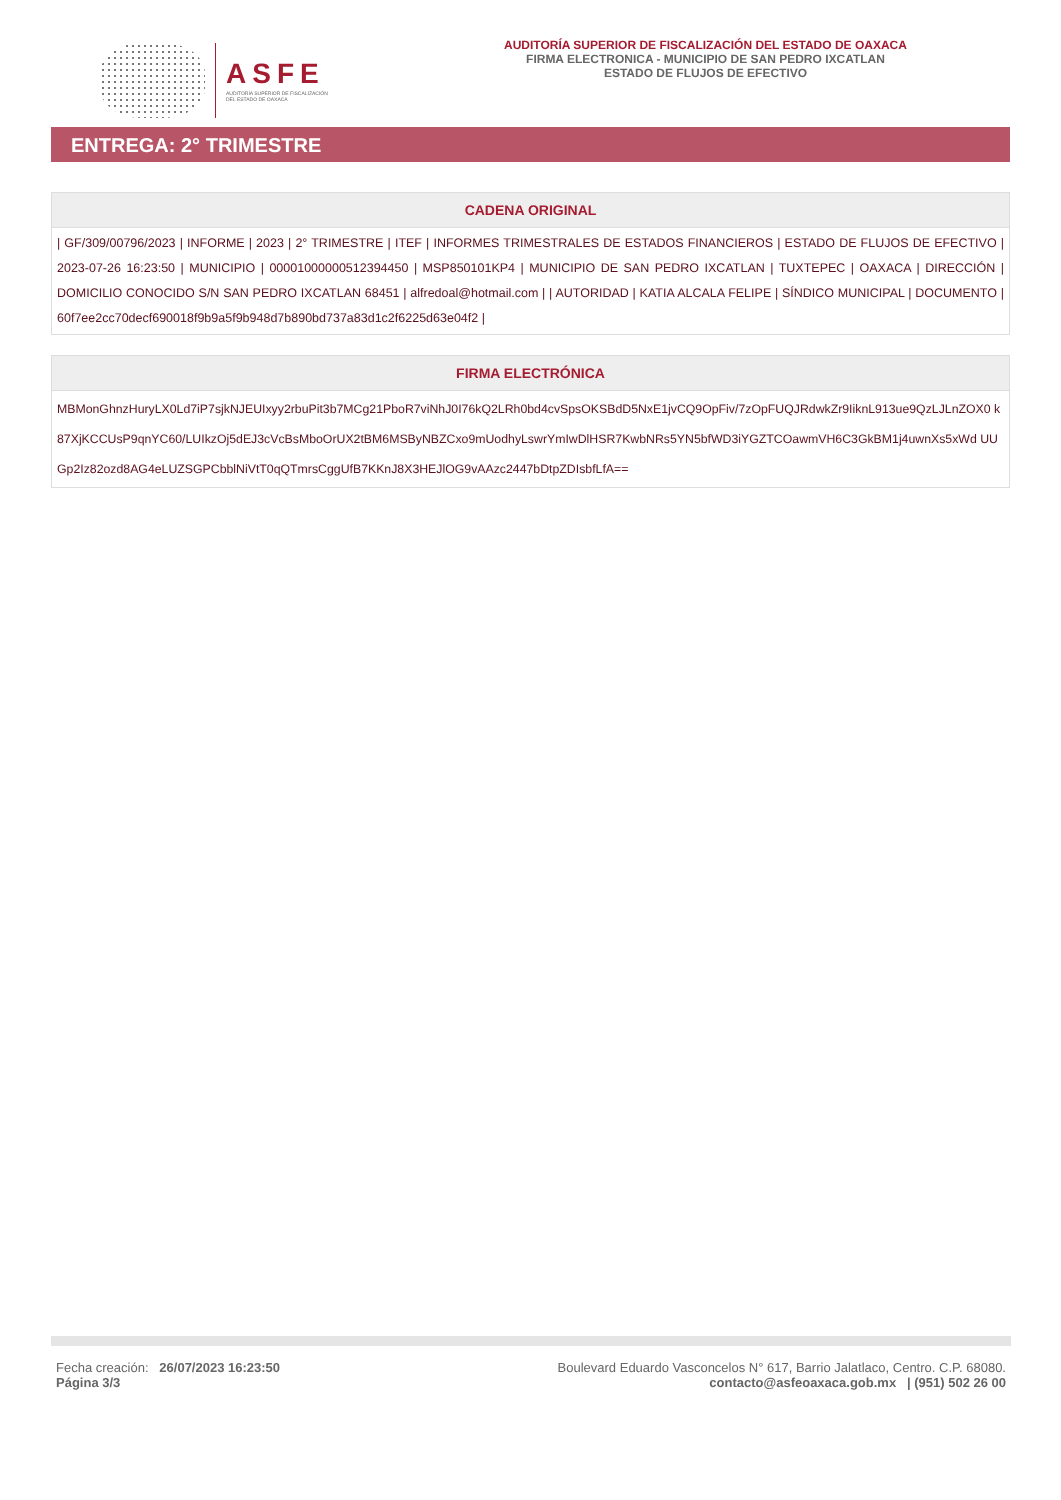ASFE
AUDITORÍA SUPERIOR DE FISCALIZACIÓN
DEL ESTADO DE OAXACA
AUDITORÍA SUPERIOR DE FISCALIZACIÓN DEL ESTADO DE OAXACA
FIRMA ELECTRONICA - MUNICIPIO DE SAN PEDRO IXCATLAN
ESTADO DE FLUJOS DE EFECTIVO
ENTREGA: 2° TRIMESTRE
CADENA ORIGINAL
| GF/309/00796/2023 | INFORME | 2023 | 2° TRIMESTRE | ITEF | INFORMES TRIMESTRALES DE ESTADOS FINANCIEROS | ESTADO DE FLUJOS DE EFECTIVO | 2023-07-26 16:23:50 | MUNICIPIO | 00001000000512394450 | MSP850101KP4 | MUNICIPIO DE SAN PEDRO IXCATLAN | TUXTEPEC | OAXACA | DIRECCIÓN | DOMICILIO CONOCIDO S/N SAN PEDRO IXCATLAN 68451 | alfredoal@hotmail.com | | AUTORIDAD | KATIA ALCALA FELIPE | SÍNDICO MUNICIPAL | DOCUMENTO | 60f7ee2cc70decf690018f9b9a5f9b948d7b890bd737a83d1c2f6225d63e04f2 |
FIRMA ELECTRÓNICA
MBMonGhnzHuryLX0Ld7iP7sjkNJEUIxyy2rbuPit3b7MCg21PboR7viNhJ0I76kQ2LRh0bd4cvSpsOKSBdD5NxE1jvCQ9OpFiv/7zOpFUQJRdwkZr9IiknL913ue9QzLJLnZOX0 k87XjKCCUsP9qnYC60/LUIkzOj5dEJ3cVcBsMboOrUX2tBM6MSByNBZCxo9mUodhyLswrYmIwDlHSR7KwbNRs5YN5bfWD3iYGZTCOawmVH6C3GkBM1j4uwnXs5xWd UUGp2Iz82ozd8AG4eLUZSGPCbblNiVtT0qQTmrsCggUfB7KKnJ8X3HEJlOG9vAAzc2447bDtpZDIsbfLfA==
Fecha creación: 26/07/2023 16:23:50
Página 3/3
Boulevard Eduardo Vasconcelos N° 617, Barrio Jalatlaco, Centro. C.P. 68080.
contacto@asfeoaxaca.gob.mx | (951) 502 26 00